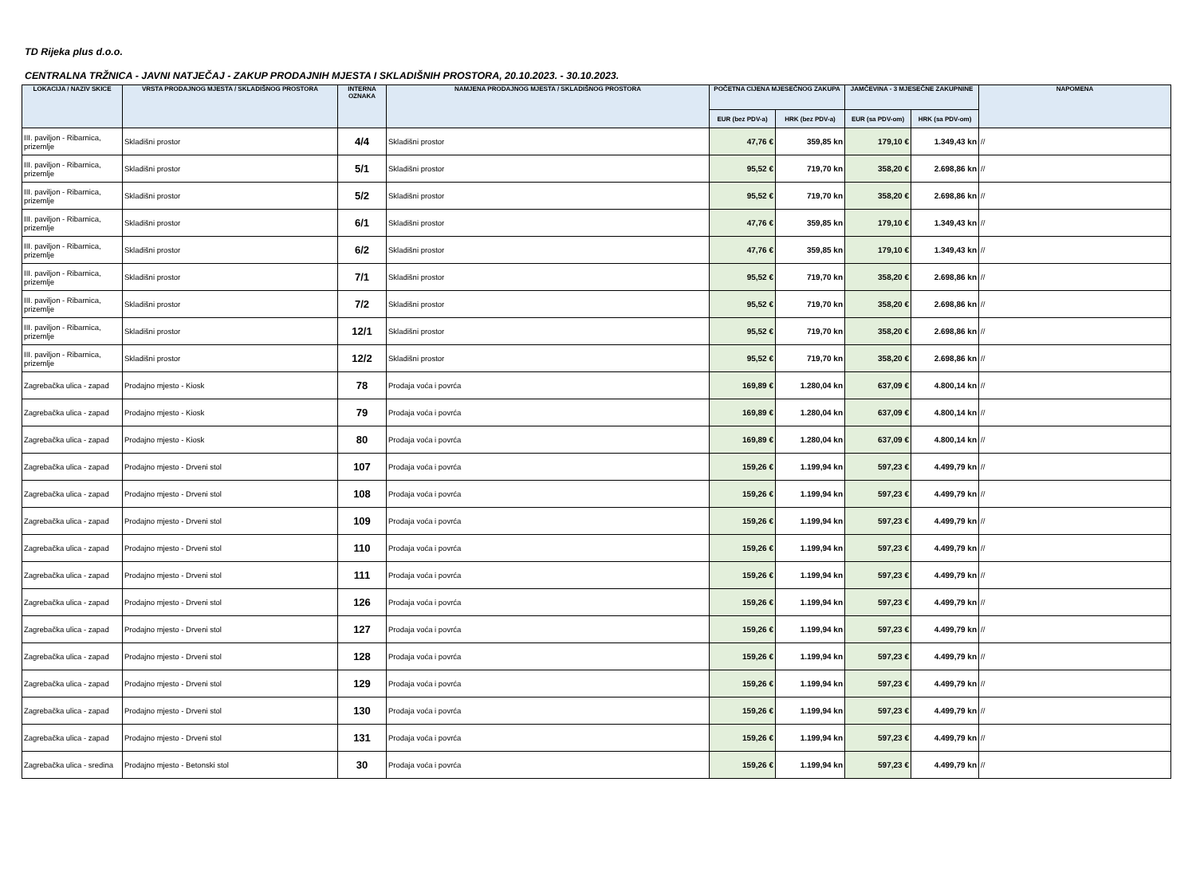TD Rijeka plus d.o.o.
CENTRALNA TRŽNICA - JAVNI NATJEČAJ - ZAKUP PRODAJNIH MJESTA I SKLADIŠNIH PROSTORA, 20.10.2023. - 30.10.2023.
| LOKACIJA / NAZIV SKICE | VRSTA PRODAJNOG MJESTA / SKLADIŠNOG PROSTORA | INTERNA OZNAKA | NAMJENA PRODAJNOG MJESTA / SKLADIŠNOG PROSTORA | POČETNA CIJENA MJESEČNOG ZAKUPA | | JAMČEVINA - 3 MJESEČNE ZAKUPNINE | | NAPOMENA |
| --- | --- | --- | --- | --- | --- | --- | --- | --- |
| | | | | EUR (bez PDV-a) | HRK (bez PDV-a) | EUR (sa PDV-om) | HRK (sa PDV-om) | |
| III. paviljon - Ribarnica, prizemlje | Skladišni prostor | 4/4 | Skladišni prostor | 47,76 € | 359,85 kn | 179,10 € | 1.349,43 kn | // |
| III. paviljon - Ribarnica, prizemlje | Skladišni prostor | 5/1 | Skladišni prostor | 95,52 € | 719,70 kn | 358,20 € | 2.698,86 kn | // |
| III. paviljon - Ribarnica, prizemlje | Skladišni prostor | 5/2 | Skladišni prostor | 95,52 € | 719,70 kn | 358,20 € | 2.698,86 kn | // |
| III. paviljon - Ribarnica, prizemlje | Skladišni prostor | 6/1 | Skladišni prostor | 47,76 € | 359,85 kn | 179,10 € | 1.349,43 kn | // |
| III. paviljon - Ribarnica, prizemlje | Skladišni prostor | 6/2 | Skladišni prostor | 47,76 € | 359,85 kn | 179,10 € | 1.349,43 kn | // |
| III. paviljon - Ribarnica, prizemlje | Skladišni prostor | 7/1 | Skladišni prostor | 95,52 € | 719,70 kn | 358,20 € | 2.698,86 kn | // |
| III. paviljon - Ribarnica, prizemlje | Skladišni prostor | 7/2 | Skladišni prostor | 95,52 € | 719,70 kn | 358,20 € | 2.698,86 kn | // |
| III. paviljon - Ribarnica, prizemlje | Skladišni prostor | 12/1 | Skladišni prostor | 95,52 € | 719,70 kn | 358,20 € | 2.698,86 kn | // |
| III. paviljon - Ribarnica, prizemlje | Skladišni prostor | 12/2 | Skladišni prostor | 95,52 € | 719,70 kn | 358,20 € | 2.698,86 kn | // |
| Zagrebačka ulica - zapad | Prodajno mjesto - Kiosk | 78 | Prodaja voća i povrća | 169,89 € | 1.280,04 kn | 637,09 € | 4.800,14 kn | // |
| Zagrebačka ulica - zapad | Prodajno mjesto - Kiosk | 79 | Prodaja voća i povrća | 169,89 € | 1.280,04 kn | 637,09 € | 4.800,14 kn | // |
| Zagrebačka ulica - zapad | Prodajno mjesto - Kiosk | 80 | Prodaja voća i povrća | 169,89 € | 1.280,04 kn | 637,09 € | 4.800,14 kn | // |
| Zagrebačka ulica - zapad | Prodajno mjesto - Drveni stol | 107 | Prodaja voća i povrća | 159,26 € | 1.199,94 kn | 597,23 € | 4.499,79 kn | // |
| Zagrebačka ulica - zapad | Prodajno mjesto - Drveni stol | 108 | Prodaja voća i povrća | 159,26 € | 1.199,94 kn | 597,23 € | 4.499,79 kn | // |
| Zagrebačka ulica - zapad | Prodajno mjesto - Drveni stol | 109 | Prodaja voća i povrća | 159,26 € | 1.199,94 kn | 597,23 € | 4.499,79 kn | // |
| Zagrebačka ulica - zapad | Prodajno mjesto - Drveni stol | 110 | Prodaja voća i povrća | 159,26 € | 1.199,94 kn | 597,23 € | 4.499,79 kn | // |
| Zagrebačka ulica - zapad | Prodajno mjesto - Drveni stol | 111 | Prodaja voća i povrća | 159,26 € | 1.199,94 kn | 597,23 € | 4.499,79 kn | // |
| Zagrebačka ulica - zapad | Prodajno mjesto - Drveni stol | 126 | Prodaja voća i povrća | 159,26 € | 1.199,94 kn | 597,23 € | 4.499,79 kn | // |
| Zagrebačka ulica - zapad | Prodajno mjesto - Drveni stol | 127 | Prodaja voća i povrća | 159,26 € | 1.199,94 kn | 597,23 € | 4.499,79 kn | // |
| Zagrebačka ulica - zapad | Prodajno mjesto - Drveni stol | 128 | Prodaja voća i povrća | 159,26 € | 1.199,94 kn | 597,23 € | 4.499,79 kn | // |
| Zagrebačka ulica - zapad | Prodajno mjesto - Drveni stol | 129 | Prodaja voća i povrća | 159,26 € | 1.199,94 kn | 597,23 € | 4.499,79 kn | // |
| Zagrebačka ulica - zapad | Prodajno mjesto - Drveni stol | 130 | Prodaja voća i povrća | 159,26 € | 1.199,94 kn | 597,23 € | 4.499,79 kn | // |
| Zagrebačka ulica - zapad | Prodajno mjesto - Drveni stol | 131 | Prodaja voća i povrća | 159,26 € | 1.199,94 kn | 597,23 € | 4.499,79 kn | // |
| Zagrebačka ulica - sredina | Prodajno mjesto - Betonski stol | 30 | Prodaja voća i povrća | 159,26 € | 1.199,94 kn | 597,23 € | 4.499,79 kn | // |